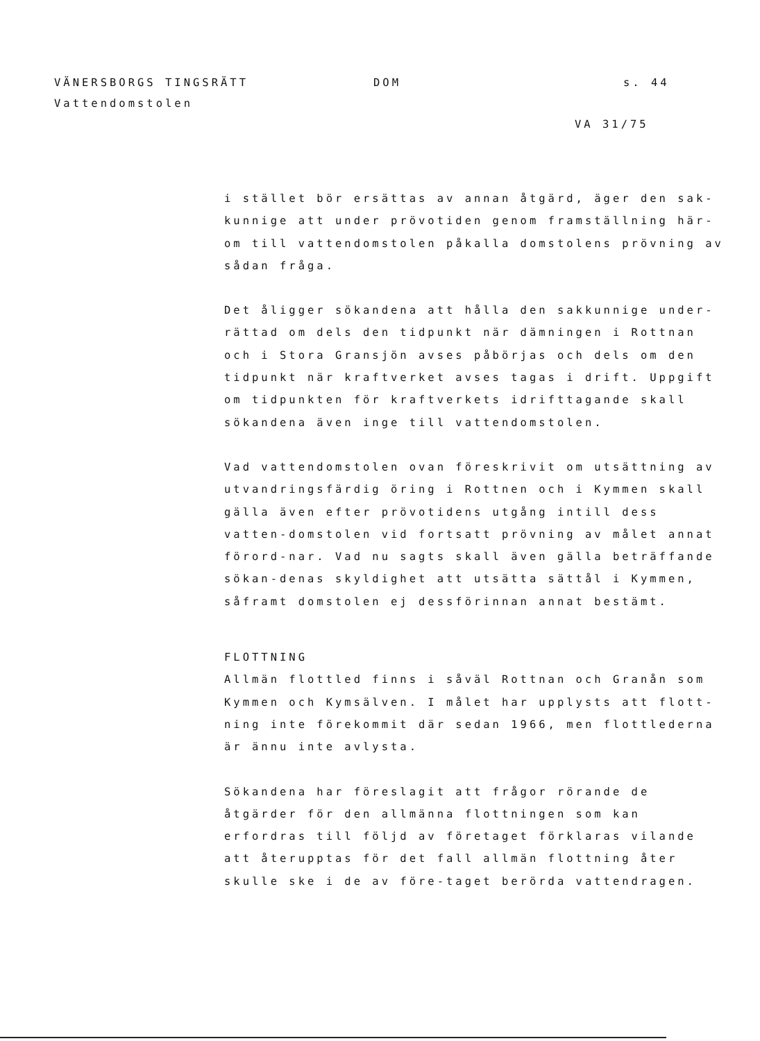VÄNERSBORGS TINGSRÄTT DOM s. 44
Vattendomstolen
VA 31/75
i stället bör ersättas av annan åtgärd, äger den sak-kunnige att under prövotiden genom framställning här-om till vattendomstolen påkalla domstolens prövning av sådan fråga.
Det åligger sökandena att hålla den sakkunnige under-rättad om dels den tidpunkt när dämningen i Rottnan och i Stora Gransjön avses påbörjas och dels om den tidpunkt när kraftverket avses tagas i drift. Uppgift om tidpunkten för kraftverkets idrifttagande skall sökandena även inge till vattendomstolen.
Vad vattendomstolen ovan föreskrivit om utsättning av utvandringsfärdig öring i Rottnen och i Kymmen skall gälla även efter prövotidens utgång intill dess vatten-domstolen vid fortsatt prövning av målet annat förord-nar. Vad nu sagts skall även gälla beträffande sökan-denas skyldighet att utsätta sättål i Kymmen, såframt domstolen ej dessförinnan annat bestämt.
FLOTTNING
Allmän flottled finns i såväl Rottnan och Granån som Kymmen och Kymsälven. I målet har upplysts att flott-ning inte förekommit där sedan 1966, men flottlederna är ännu inte avlysta.
Sökandena har föreslagit att frågor rörande de åtgärder för den allmänna flottningen som kan erfordras till följd av företaget förklaras vilande att återupptas för det fall allmän flottning åter skulle ske i de av före-taget berörda vattendragen.